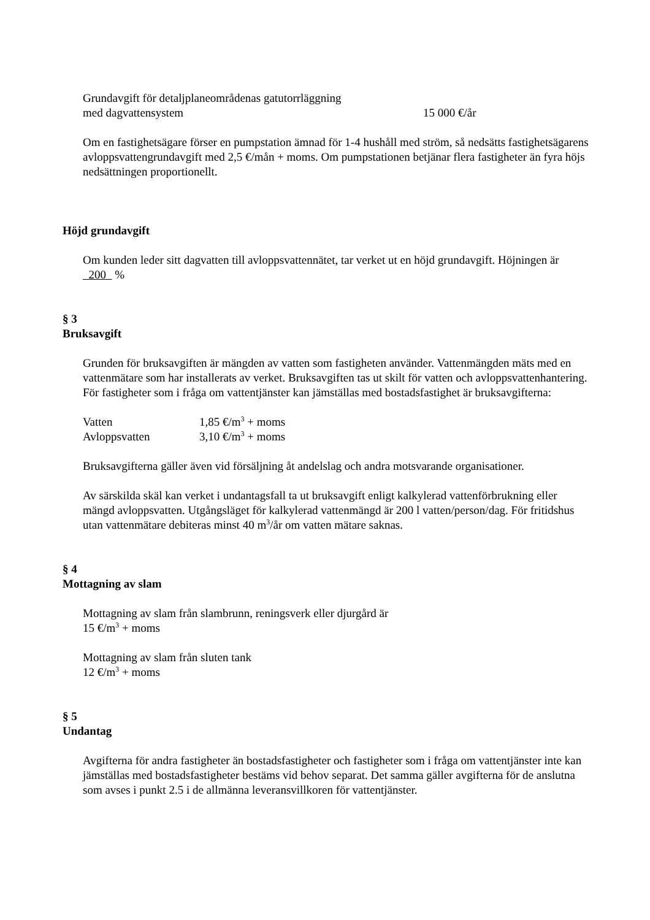| Grundavgift för detaljplaneområdenas gatutorrläggning med dagvattensystem | 15 000 €/år |
Om en fastighetsägare förser en pumpstation ämnad för 1-4 hushåll med ström, så nedsätts fastighetsägarens avloppsvattengrundavgift med 2,5 €/mån + moms. Om pumpstationen betjänar flera fastigheter än fyra höjs nedsättningen proportionellt.
Höjd grundavgift
Om kunden leder sitt dagvatten till avloppsvattennätet, tar verket ut en höjd grundavgift. Höjningen är 200 %
§ 3
Bruksavgift
Grunden för bruksavgiften är mängden av vatten som fastigheten använder. Vattenmängden mäts med en vattenmätare som har installerats av verket. Bruksavgiften tas ut skilt för vatten och avloppsvattenhantering. För fastigheter som i fråga om vattentjänster kan jämställas med bostadsfastighet är bruksavgifterna:
| Vatten | 1,85 €/m<sup>3</sup> + moms |
| Avloppsvatten | 3,10 €/m<sup>3</sup> + moms |
Bruksavgifterna gäller även vid försäljning åt andelslag och andra motsvarande organisationer.
Av särskilda skäl kan verket i undantagsfall ta ut bruksavgift enligt kalkylerad vattenförbrukning eller mängd avloppsvatten. Utgångsläget för kalkylerad vattenmängd är 200 l vatten/person/dag. För fritidshus utan vattenmätare debiteras minst 40 m<sup>3</sup>/år om vatten mätare saknas.
§ 4
Mottagning av slam
Mottagning av slam från slambrunn, reningsverk eller djurgård är
15 €/m<sup>3</sup> + moms
Mottagning av slam från sluten tank
12 €/m<sup>3</sup> + moms
§ 5
Undantag
Avgifterna för andra fastigheter än bostadsfastigheter och fastigheter som i fråga om vattentjänster inte kan jämställas med bostadsfastigheter bestäms vid behov separat. Det samma gäller avgifterna för de anslutna som avses i punkt 2.5 i de allmänna leveransvillkoren för vattentjänster.